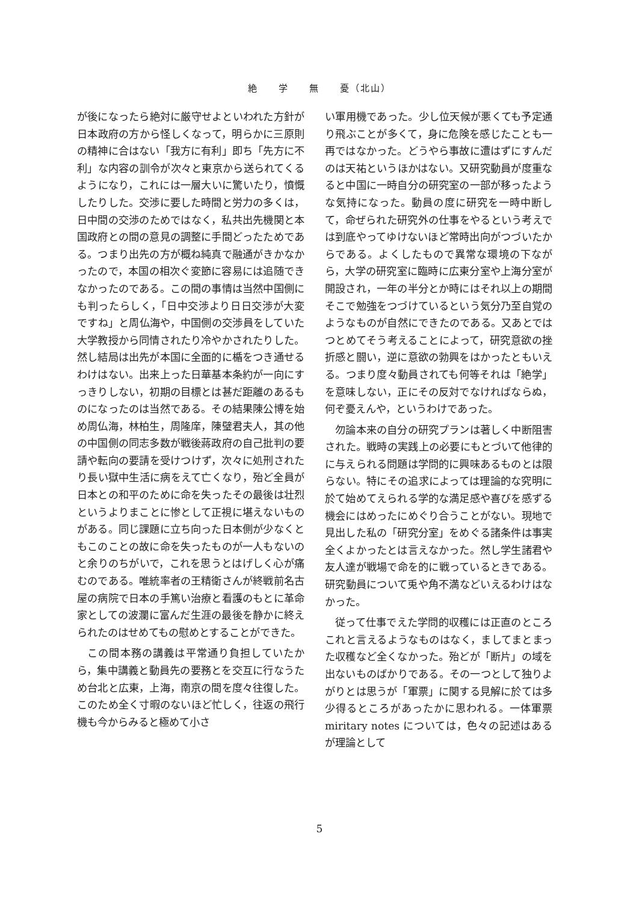絶　　学　　無　　憂（北山）
が後になったら絶対に厳守せよといわれた方針が日本政府の方から怪しくなって，明らかに三原則の精神に合はない「我方に有利」即ち「先方に不利」な内容の訓令が次々と東京から送られてくるようになり，これには一層大いに驚いたり，憤慨したりした。交渉に要した時間と労力の多くは，日中間の交渉のためではなく，私共出先機関と本国政府との間の意見の調整に手間どったためである。つまり出先の方が概ね純真で融通がきかなかったので，本国の相次ぐ変節に容易には追随できなかったのである。この間の事情は当然中国側にも判ったらしく，「日中交渉より日日交渉が大変ですね」と周仏海や，中国側の交渉員をしていた大学教授から同情されたり冷やかされたりした。然し結局は出先が本国に全面的に楯をつき通せるわけはない。出来上った日華基本条約が一向にすっきりしない，初期の目標とは甚だ距離のあるものになったのは当然である。その結果陳公博を始め周仏海，林柏生，周隆庠，陳璧君夫人，其の他の中国側の同志多数が戦後蔣政府の自己批判の要請や転向の要請を受けつけず，次々に処刑されたり長い獄中生活に病をえて亡くなり，殆ど全員が日本との和平のために命を失ったその最後は壮烈というよりまことに惨として正視に堪えないものがある。同じ課題に立ち向った日本側が少なくともこのことの故に命を失ったものが一人もないのと余りのちがいで，これを思うとはげしく心が痛むのである。唯統率者の王精衛さんが終戦前名古屋の病院で日本の手篤い治療と看護のもとに革命家としての波瀾に富んだ生涯の最後を静かに終えられたのはせめてもの慰めとすることができた。
この間本務の講義は平常通り負担していたから，集中講義と動員先の要務とを交互に行なうため台北と広東，上海，南京の間を度々往復した。このため全く寸暇のないほど忙しく，往返の飛行機も今からみると極めて小さ
い軍用機であった。少し位天候が悪くても予定通り飛ぶことが多くて，身に危険を感じたことも一再ではなかった。どうやら事故に遭はずにすんだのは天祐というほかはない。又研究動員が度重なると中国に一時自分の研究室の一部が移ったような気持になった。動員の度に研究を一時中断して，命ぜられた研究外の仕事をやるという考えでは到底やってゆけないほど常時出向がつづいたからである。よくしたもので異常な環境の下ながら，大学の研究室に臨時に広東分室や上海分室が開設され，一年の半分とか時にはそれ以上の期間そこで勉強をつづけているという気分乃至自覚のようなものが自然にできたのである。又あとではつとめてそう考えることによって，研究意欲の挫折感と闘い，逆に意欲の勃興をはかったともいえる。つまり度々動員されても何等それは「絶学」を意味しない，正にその反対でなければならぬ，何ぞ憂えんや，というわけであった。
勿論本来の自分の研究プランは著しく中断阻害された。戦時の実践上の必要にもとづいて他律的に与えられる問題は学問的に興味あるものとは限らない。特にその追求によっては理論的な究明に於て始めてえられる学的な満足感や喜びを感ずる機会にはめったにめぐり合うことがない。現地で見出した私の「研究分室」をめぐる諸条件は事実全くよかったとは言えなかった。然し学生諸君や友人達が戦場で命を的に戦っているときである。研究動員について兎や角不満などいえるわけはなかった。
従って仕事でえた学問的収穫には正直のところこれと言えるようなものはなく，ましてまとまった収穫など全くなかった。殆どが「断片」の域を出ないものばかりである。その一つとして独りよがりとは思うが「軍票」に関する見解に於ては多少得るところがあったかに思われる。一体軍票 miritary notes については，色々の記述はあるが理論として
5